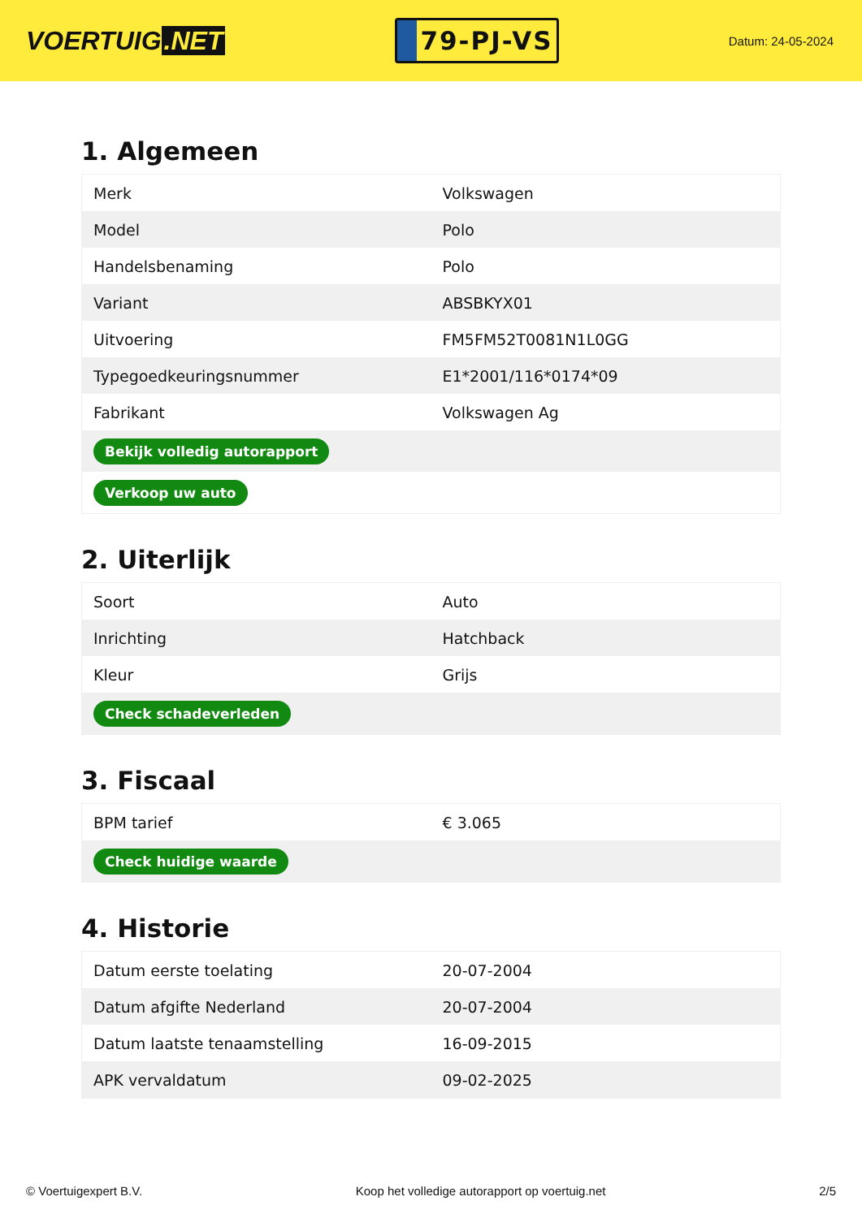VOERTUIG.NET
79-PJ-VS
Datum: 24-05-2024
1. Algemeen
| Merk | Volkswagen |
| Model | Polo |
| Handelsbenaming | Polo |
| Variant | ABSBKYX01 |
| Uitvoering | FM5FM52T0081N1L0GG |
| Typegoedkeuringsnummer | E1*2001/116*0174*09 |
| Fabrikant | Volkswagen Ag |
| Bekijk volledig autorapport | |
| Verkoop uw auto | |
2. Uiterlijk
| Soort | Auto |
| Inrichting | Hatchback |
| Kleur | Grijs |
| Check schadeverleden | |
3. Fiscaal
| BPM tarief | € 3.065 |
| Check huidige waarde | |
4. Historie
| Datum eerste toelating | 20-07-2004 |
| Datum afgifte Nederland | 20-07-2004 |
| Datum laatste tenaamstelling | 16-09-2015 |
| APK vervaldatum | 09-02-2025 |
© Voertuigexpert B.V. Koop het volledige autorapport op voertuig.net 2/5